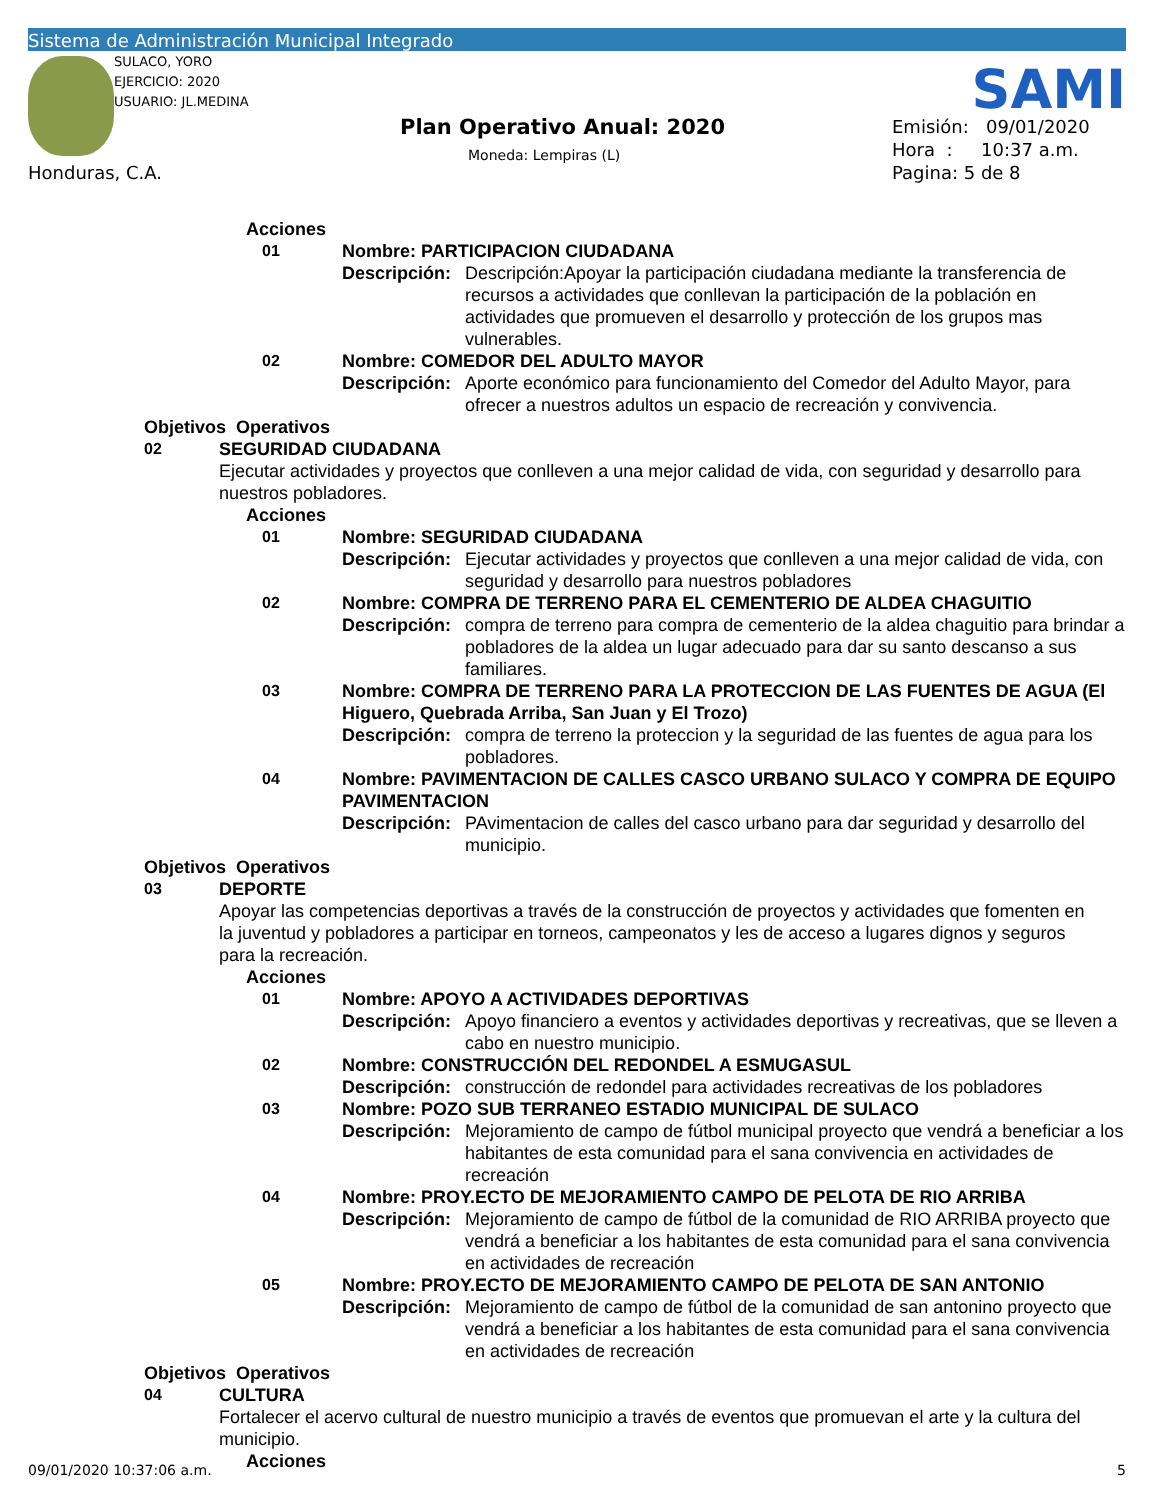Sistema de Administración Municipal Integrado
SULACO, YORO
EJERCICIO: 2020
USUARIO: JL.MEDINA
SAMI
Plan Operativo Anual: 2020
Moneda: Lempiras (L)
Emisión: 09/01/2020
Hora : 10:37 a.m.
Pagina: 5 de 8
Honduras, C.A.
Acciones
01 Nombre: PARTICIPACION CIUDADANA
Descripción: Descripción:Apoyar la participación ciudadana mediante la transferencia de recursos a actividades que conllevan la participación de la población en actividades que promueven el desarrollo y protección de los grupos mas vulnerables.
02 Nombre: COMEDOR DEL ADULTO MAYOR
Descripción: Aporte económico para funcionamiento del Comedor del Adulto Mayor, para ofrecer a nuestros adultos un espacio de recreación y convivencia.
Objetivos Operativos
02 SEGURIDAD CIUDADANA
Ejecutar actividades y proyectos que conlleven a una mejor calidad de vida, con seguridad y desarrollo para nuestros pobladores.
Acciones
01 Nombre: SEGURIDAD CIUDADANA
Descripción: Ejecutar actividades y proyectos que conlleven a una mejor calidad de vida, con seguridad y desarrollo para nuestros pobladores
02 Nombre: COMPRA DE TERRENO PARA EL CEMENTERIO DE ALDEA CHAGUITIO
Descripción: compra de terreno para compra de cementerio de la aldea chaguitio para brindar a pobladores de la aldea un lugar adecuado para dar su santo descanso a sus familiares.
03 Nombre: COMPRA DE TERRENO PARA LA PROTECCION DE LAS FUENTES DE AGUA (El Higuero, Quebrada Arriba, San Juan y El Trozo)
Descripción: compra de terreno la proteccion y la seguridad de las fuentes de agua para los pobladores.
04 Nombre: PAVIMENTACION DE CALLES CASCO URBANO SULACO Y COMPRA DE EQUIPO PAVIMENTACION
Descripción: PAvimentacion de calles del casco urbano para dar seguridad y desarrollo del municipio.
Objetivos Operativos
03 DEPORTE
Apoyar las competencias deportivas a través de la construcción de proyectos y actividades que fomenten en la juventud y pobladores a participar en torneos, campeonatos y les de acceso a lugares dignos y seguros para la recreación.
Acciones
01 Nombre: APOYO A ACTIVIDADES DEPORTIVAS
Descripción: Apoyo financiero a eventos y actividades deportivas y recreativas, que se lleven a cabo en nuestro municipio.
02 Nombre: CONSTRUCCIÓN DEL REDONDEL A ESMUGASUL
Descripción: construcción de redondel para actividades recreativas de los pobladores
03 Nombre: POZO SUB TERRANEO ESTADIO MUNICIPAL DE SULACO
Descripción: Mejoramiento de campo de fútbol municipal proyecto que vendrá a beneficiar a los habitantes de esta comunidad para el sana convivencia en actividades de recreación
04 Nombre: PROY.ECTO DE MEJORAMIENTO CAMPO DE PELOTA DE RIO ARRIBA
Descripción: Mejoramiento de campo de fútbol de la comunidad de RIO ARRIBA proyecto que vendrá a beneficiar a los habitantes de esta comunidad para el sana convivencia en actividades de recreación
05 Nombre: PROY.ECTO DE MEJORAMIENTO CAMPO DE PELOTA DE SAN ANTONIO
Descripción: Mejoramiento de campo de fútbol de la comunidad de san antonino proyecto que vendrá a beneficiar a los habitantes de esta comunidad para el sana convivencia en actividades de recreación
Objetivos Operativos
04 CULTURA
Fortalecer el acervo cultural de nuestro municipio a través de eventos que promuevan el arte y la cultura del municipio.
Acciones
09/01/2020 10:37:06 a.m. 5